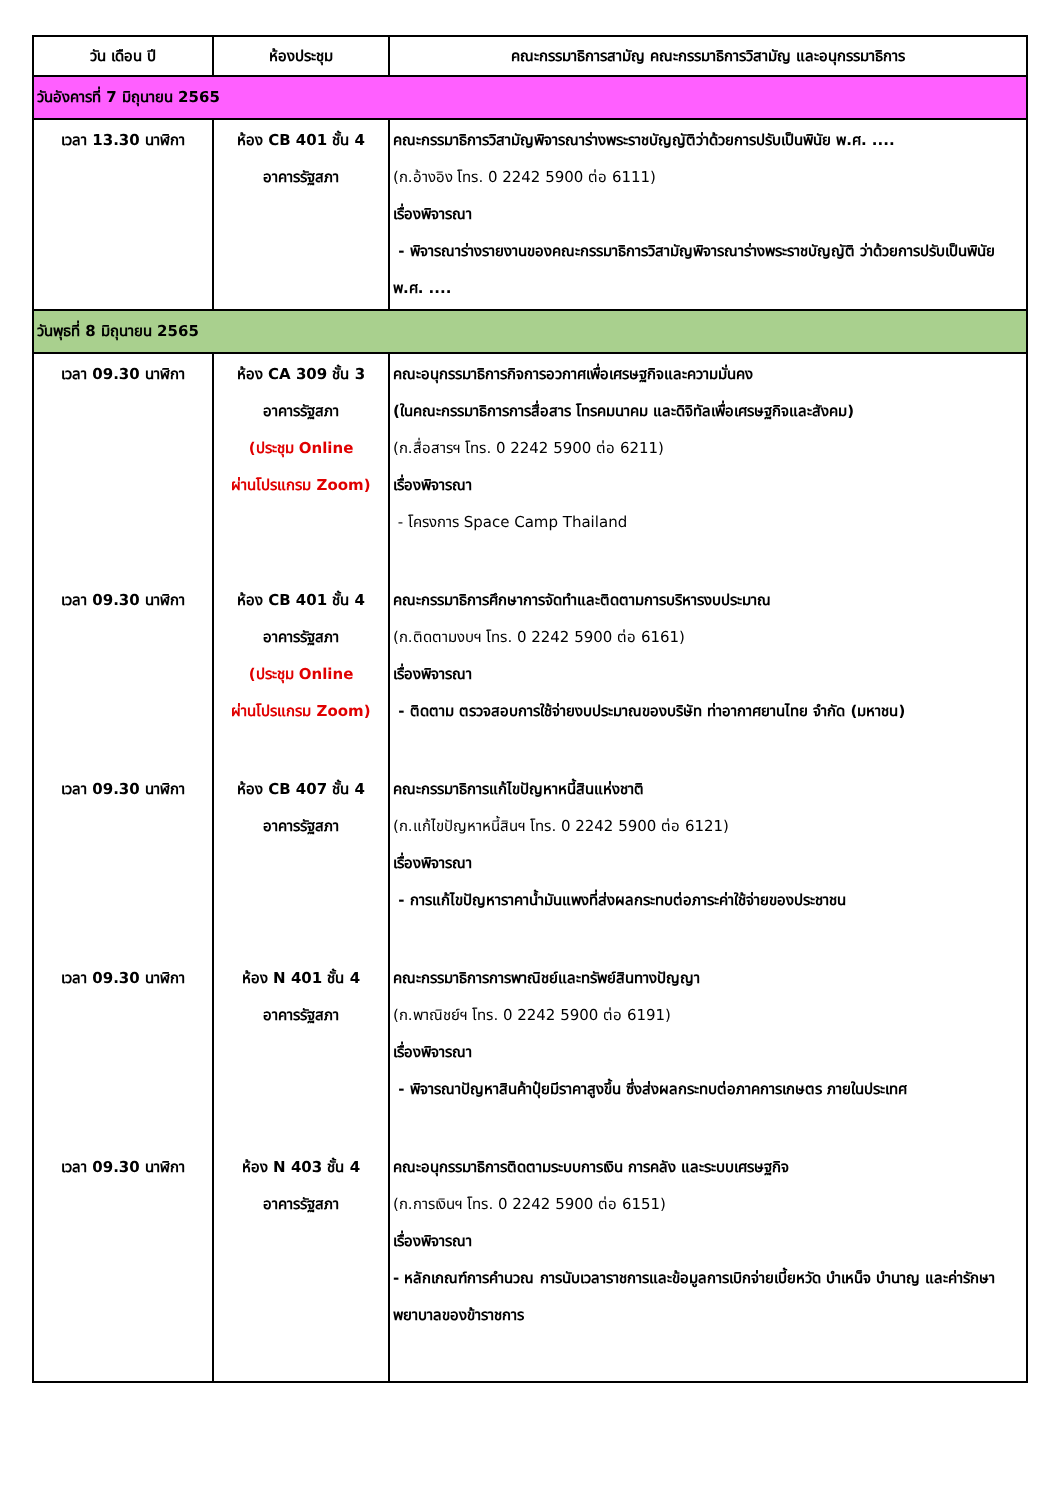| วัน เดือน ปี | ห้องประชุม | คณะกรรมาธิการสามัญ คณะกรรมาธิการวิสามัญ และอนุกรรมาธิการ |
| --- | --- | --- |
| วันอังคารที่ 7 มิถุนายน 2565 | | |
| เวลา 13.30 นาฬิกา | ห้อง CB 401 ชั้น 4 อาคารรัฐสภา | คณะกรรมาธิการวิสามัญพิจารณาร่างพระราชบัญญัติว่าด้วยการปรับเป็นพินัย พ.ศ. .... (ก.อ้างอิง โทร. 0 2242 5900 ต่อ 6111) เรื่องพิจารณา - พิจารณาร่างรายงานของคณะกรรมาธิการวิสามัญพิจารณาร่างพระราชบัญญัติ ว่าด้วยการปรับเป็นพินัย พ.ศ. .... |
| วันพุธที่ 8 มิถุนายน 2565 | | |
| เวลา 09.30 นาฬิกา | ห้อง CA 309 ชั้น 3 อาคารรัฐสภา (ประชุม Online ผ่านโปรแกรม Zoom) | คณะอนุกรรมาธิการกิจการอวกาศเพื่อเศรษฐกิจและความมั่นคง (ในคณะกรรมาธิการการสื่อสาร โทรคมนาคม และดิจิทัลเพื่อเศรษฐกิจและสังคม) (ก.สื่อสารฯ โทร. 0 2242 5900 ต่อ 6211) เรื่องพิจารณา - โครงการ Space Camp Thailand |
| เวลา 09.30 นาฬิกา | ห้อง CB 401 ชั้น 4 อาคารรัฐสภา (ประชุม Online ผ่านโปรแกรม Zoom) | คณะกรรมาธิการศึกษาการจัดทำและติดตามการบริหารงบประมาณ (ก.ติดตามงบฯ โทร. 0 2242 5900 ต่อ 6161) เรื่องพิจารณา - ติดตาม ตรวจสอบการใช้จ่ายงบประมาณของบริษัท ท่าอากาศยานไทย จำกัด (มหาชน) |
| เวลา 09.30 นาฬิกา | ห้อง CB 407 ชั้น 4 อาคารรัฐสภา | คณะกรรมาธิการแก้ไขปัญหาหนี้สินแห่งชาติ (ก.แก้ไขปัญหาหนี้สินฯ โทร. 0 2242 5900 ต่อ 6121) เรื่องพิจารณา - การแก้ไขปัญหาราคาน้ำมันแพงที่ส่งผลกระทบต่อภาระค่าใช้จ่ายของประชาชน |
| เวลา 09.30 นาฬิกา | ห้อง N 401 ชั้น 4 อาคารรัฐสภา | คณะกรรมาธิการการพาณิชย์และทรัพย์สินทางปัญญา (ก.พาณิชย์ฯ โทร. 0 2242 5900 ต่อ 6191) เรื่องพิจารณา - พิจารณาปัญหาสินค้าปุ๋ยมีราคาสูงขึ้น ซึ่งส่งผลกระทบต่อภาคการเกษตร ภายในประเทศ |
| เวลา 09.30 นาฬิกา | ห้อง N 403 ชั้น 4 อาคารรัฐสภา | คณะอนุกรรมาธิการติดตามระบบการเงิน การคลัง และระบบเศรษฐกิจ (ก.การเงินฯ โทร. 0 2242 5900 ต่อ 6151) เรื่องพิจารณา - หลักเกณฑ์การคำนวณ การนับเวลาราชการและข้อมูลการเบิกจ่ายเบี้ยหวัด บำเหน็จ บำนาญ และค่ารักษาพยาบาลของข้าราชการ |